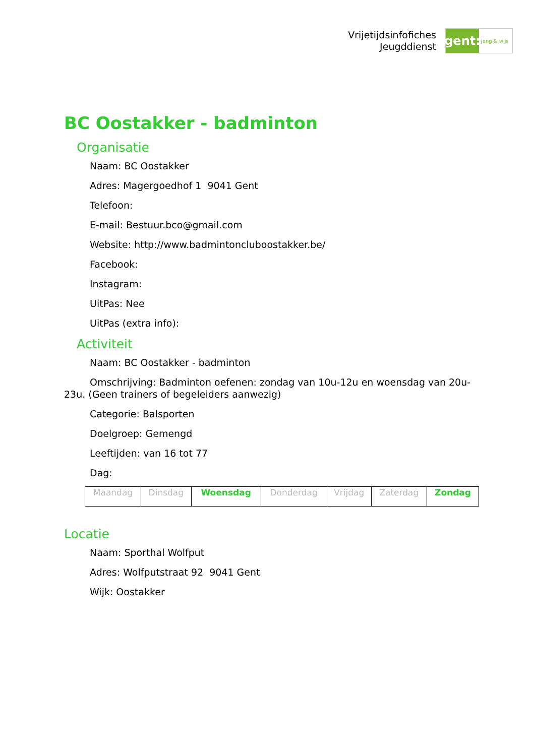Vrijetijdsinfofiches
Jeugddienst
gent:
jong & wijs
BC Oostakker - badminton
Organisatie
Naam: BC Oostakker
Adres: Magergoedhof 1 9041 Gent
Telefoon:
E-mail: Bestuur.bco@gmail.com
Website: http://www.badmintoncluboostakker.be/
Facebook:
Instagram:
UitPas: Nee
UitPas (extra info):
Activiteit
Naam: BC Oostakker - badminton
Omschrijving: Badminton oefenen: zondag van 10u-12u en woensdag van 20u-23u. (Geen trainers of begeleiders aanwezig)
Categorie: Balsporten
Doelgroep: Gemengd
Leeftijden: van 16 tot 77
Dag:
| Maandag | Dinsdag | Woensdag | Donderdag | Vrijdag | Zaterdag | Zondag |
Locatie
Naam: Sporthal Wolfput
Adres: Wolfputstraat 92 9041 Gent
Wijk: Oostakker